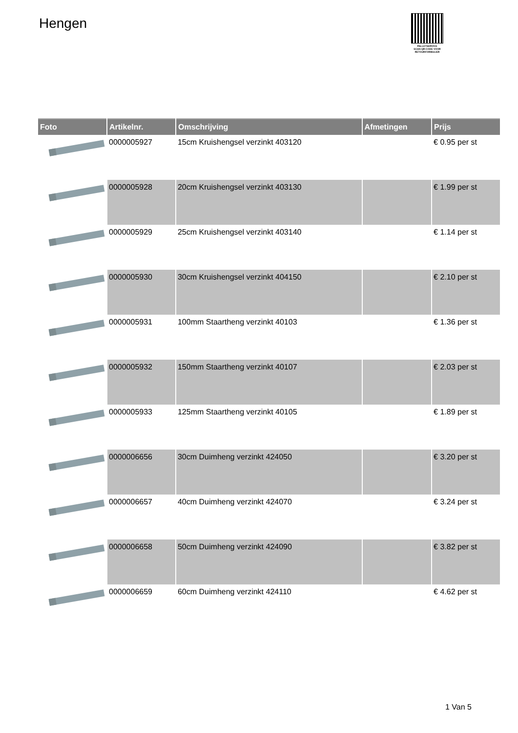Hengen
PALLETSERVICE
SCAN QR-CODE VOOR RETOURFORMULIER
| Foto | Artikelnr. | Omschrijving | Afmetingen | Prijs |
| --- | --- | --- | --- | --- |
| | 0000005927 | 15cm Kruishengsel verzinkt 403120 | | € 0.95 per st |
| | 0000005928 | 20cm Kruishengsel verzinkt 403130 | | € 1.99 per st |
| | 0000005929 | 25cm Kruishengsel verzinkt 403140 | | € 1.14 per st |
| | 0000005930 | 30cm Kruishengsel verzinkt 404150 | | € 2.10 per st |
| | 0000005931 | 100mm Staartheng verzinkt 40103 | | € 1.36 per st |
| | 0000005932 | 150mm Staartheng verzinkt 40107 | | € 2.03 per st |
| | 0000005933 | 125mm Staartheng verzinkt 40105 | | € 1.89 per st |
| | 0000006656 | 30cm Duimheng verzinkt 424050 | | € 3.20 per st |
| | 0000006657 | 40cm Duimheng verzinkt 424070 | | € 3.24 per st |
| | 0000006658 | 50cm Duimheng verzinkt 424090 | | € 3.82 per st |
| | 0000006659 | 60cm Duimheng verzinkt 424110 | | € 4.62 per st |
1 Van 5